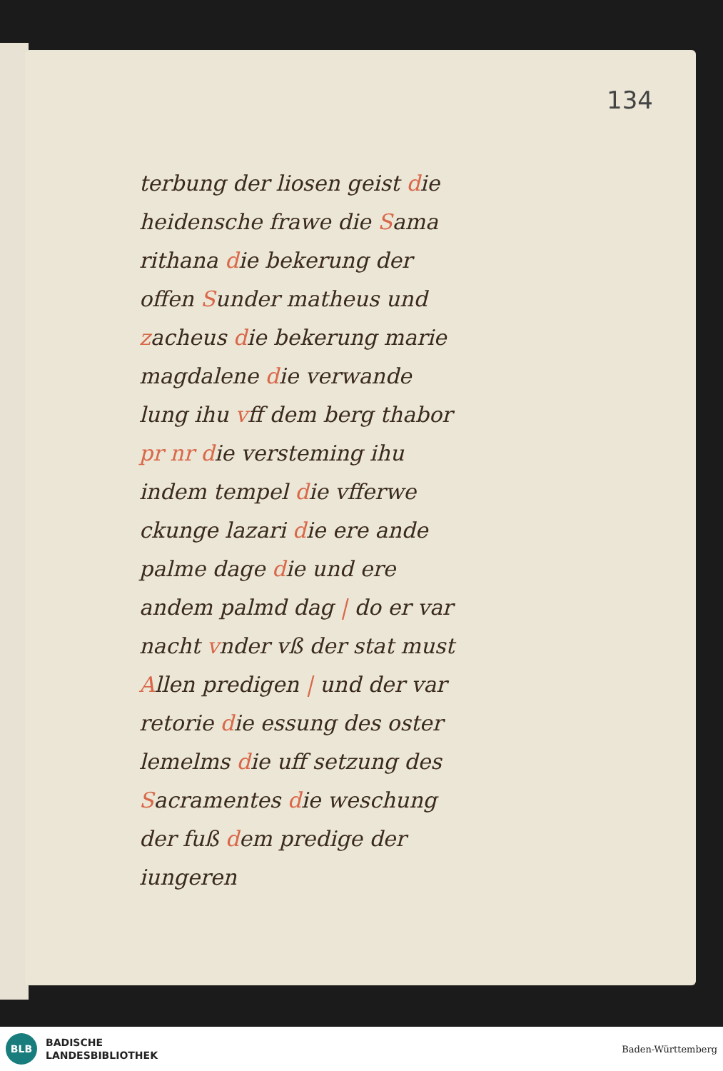134
terbung der liosen geist die
heidensche frawe die Sama
rithana die bekerung der
offen Sunder matheus und
zacheus die bekerung marie
magdalene die verwande
lung ihu vff dem berg thabor
pr nr die versteming ihu
indem tempel die vfferwe
ckunge lazari die ere ande
palme dage die und ere
andem palmd dag | do er var
nacht vnder vß der stat must
Allen predigen | und der var
retorie die essung des oster
lemelms die uff setzung des
Sacramentes die weschung
der fuß dem predige der
iungeren
BLB
BADISCHE
LANDESBIBLIOTHEK
Baden-Württemberg